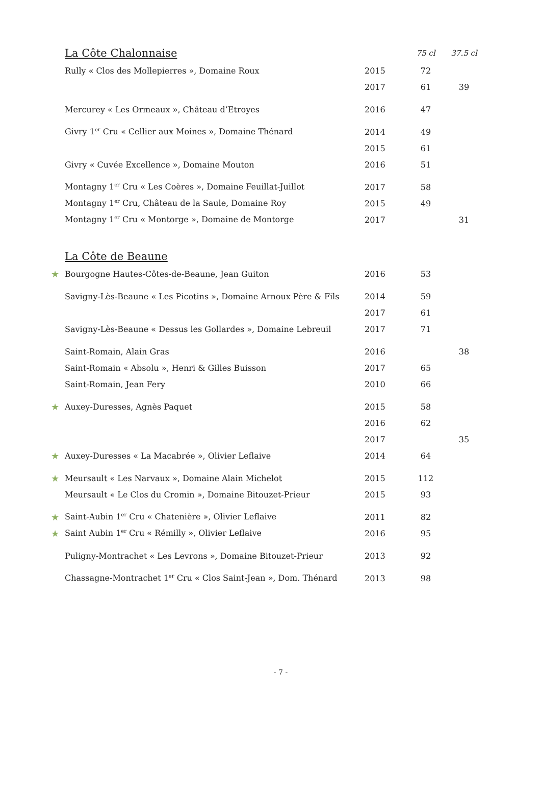| | La Côte Chalonnaise | | 75 cl | 37.5 cl |
| --- | --- | --- | --- | --- |
| | Rully « Clos des Mollepierres », Domaine Roux | 2015 | 72 | |
| | | 2017 | 61 | 39 |
| | Mercurey « Les Ormeaux », Château d’Etroyes | 2016 | 47 | |
| | Givry 1<sup>er</sup> Cru « Cellier aux Moines », Domaine Thénard | 2014 | 49 | |
| | | 2015 | 61 | |
| | Givry « Cuvée Excellence », Domaine Mouton | 2016 | 51 | |
| | Montagny 1<sup>er</sup> Cru « Les Coères », Domaine Feuillat-Juillot | 2017 | 58 | |
| | Montagny 1<sup>er</sup> Cru, Château de la Saule, Domaine Roy | 2015 | 49 | |
| | Montagny 1<sup>er</sup> Cru « Montorge », Domaine de Montorge | 2017 | | 31 |
| | La Côte de Beaune | | | |
| ★ | Bourgogne Hautes-Côtes-de-Beaune, Jean Guiton | 2016 | 53 | |
| | Savigny-Lès-Beaune « Les Picotins », Domaine Arnoux Père & Fils | 2014 | 59 | |
| | | 2017 | 61 | |
| | Savigny-Lès-Beaune « Dessus les Gollardes », Domaine Lebreuil | 2017 | 71 | |
| | Saint-Romain, Alain Gras | 2016 | | 38 |
| | Saint-Romain « Absolu », Henri & Gilles Buisson | 2017 | 65 | |
| | Saint-Romain, Jean Fery | 2010 | 66 | |
| ★ | Auxey-Duresses, Agnès Paquet | 2015 | 58 | |
| | | 2016 | 62 | |
| | | 2017 | | 35 |
| ★ | Auxey-Duresses « La Macabrée », Olivier Leflaive | 2014 | 64 | |
| ★ | Meursault « Les Narvaux », Domaine Alain Michelot | 2015 | 112 | |
| | Meursault « Le Clos du Cromin », Domaine Bitouzet-Prieur | 2015 | 93 | |
| ★ | Saint-Aubin 1<sup>er</sup> Cru « Chatenière », Olivier Leflaive | 2011 | 82 | |
| ★ | Saint Aubin 1<sup>er</sup> Cru « Rémilly », Olivier Leflaive | 2016 | 95 | |
| | Puligny-Montrachet « Les Levrons », Domaine Bitouzet-Prieur | 2013 | 92 | |
| | Chassagne-Montrachet 1<sup>er</sup> Cru « Clos Saint-Jean », Dom. Thénard | 2013 | 98 | |
- 7 -